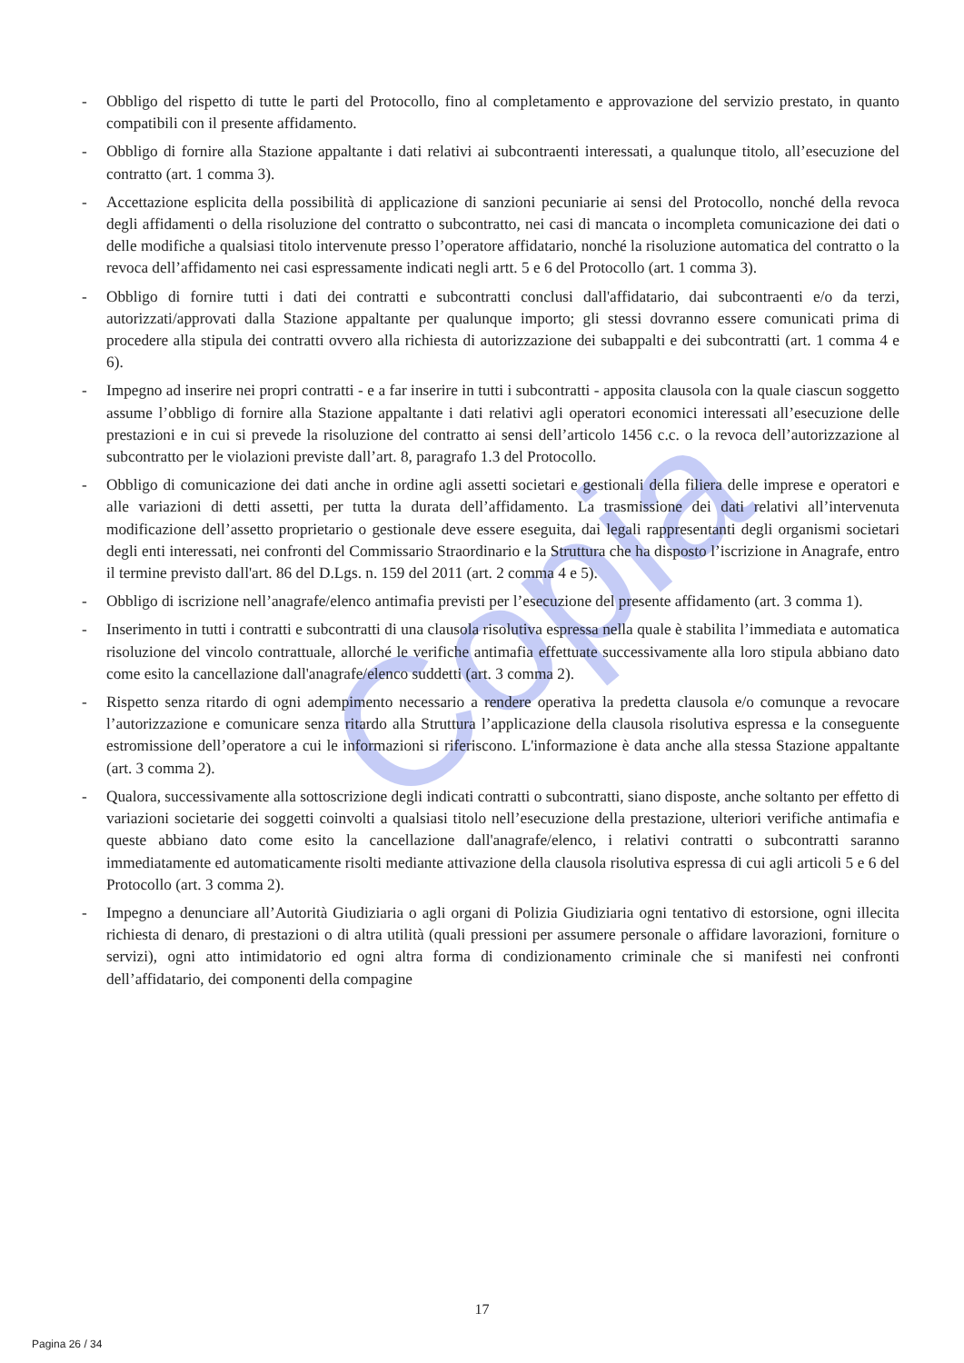Copia
- Obbligo del rispetto di tutte le parti del Protocollo, fino al completamento e approvazione del servizio prestato, in quanto compatibili con il presente affidamento.
- Obbligo di fornire alla Stazione appaltante i dati relativi ai subcontraenti interessati, a qualunque titolo, all’esecuzione del contratto (art. 1 comma 3).
- Accettazione esplicita della possibilità di applicazione di sanzioni pecuniarie ai sensi del Protocollo, nonché della revoca degli affidamenti o della risoluzione del contratto o subcontratto, nei casi di mancata o incompleta comunicazione dei dati o delle modifiche a qualsiasi titolo intervenute presso l’operatore affidatario, nonché la risoluzione automatica del contratto o la revoca dell’affidamento nei casi espressamente indicati negli artt. 5 e 6 del Protocollo (art. 1 comma 3).
- Obbligo di fornire tutti i dati dei contratti e subcontratti conclusi dall'affidatario, dai subcontraenti e/o da terzi, autorizzati/approvati dalla Stazione appaltante per qualunque importo; gli stessi dovranno essere comunicati prima di procedere alla stipula dei contratti ovvero alla richiesta di autorizzazione dei subappalti e dei subcontratti (art. 1 comma 4 e 6).
- Impegno ad inserire nei propri contratti - e a far inserire in tutti i subcontratti - apposita clausola con la quale ciascun soggetto assume l’obbligo di fornire alla Stazione appaltante i dati relativi agli operatori economici interessati all’esecuzione delle prestazioni e in cui si prevede la risoluzione del contratto ai sensi dell’articolo 1456 c.c. o la revoca dell’autorizzazione al subcontratto per le violazioni previste dall’art. 8, paragrafo 1.3 del Protocollo.
- Obbligo di comunicazione dei dati anche in ordine agli assetti societari e gestionali della filiera delle imprese e operatori e alle variazioni di detti assetti, per tutta la durata dell’affidamento. La trasmissione dei dati relativi all’intervenuta modificazione dell’assetto proprietario o gestionale deve essere eseguita, dai legali rappresentanti degli organismi societari degli enti interessati, nei confronti del Commissario Straordinario e la Struttura che ha disposto l’iscrizione in Anagrafe, entro il termine previsto dall'art. 86 del D.Lgs. n. 159 del 2011 (art. 2 comma 4 e 5).
- Obbligo di iscrizione nell’anagrafe/elenco antimafia previsti per l’esecuzione del presente affidamento (art. 3 comma 1).
- Inserimento in tutti i contratti e subcontratti di una clausola risolutiva espressa nella quale è stabilita l’immediata e automatica risoluzione del vincolo contrattuale, allorché le verifiche antimafia effettuate successivamente alla loro stipula abbiano dato come esito la cancellazione dall'anagrafe/elenco suddetti (art. 3 comma 2).
- Rispetto senza ritardo di ogni adempimento necessario a rendere operativa la predetta clausola e/o comunque a revocare l’autorizzazione e comunicare senza ritardo alla Struttura l’applicazione della clausola risolutiva espressa e la conseguente estromissione dell’operatore a cui le informazioni si riferiscono. L'informazione è data anche alla stessa Stazione appaltante (art. 3 comma 2).
- Qualora, successivamente alla sottoscrizione degli indicati contratti o subcontratti, siano disposte, anche soltanto per effetto di variazioni societarie dei soggetti coinvolti a qualsiasi titolo nell’esecuzione della prestazione, ulteriori verifiche antimafia e queste abbiano dato come esito la cancellazione dall'anagrafe/elenco, i relativi contratti o subcontratti saranno immediatamente ed automaticamente risolti mediante attivazione della clausola risolutiva espressa di cui agli articoli 5 e 6 del Protocollo (art. 3 comma 2).
- Impegno a denunciare all’Autorità Giudiziaria o agli organi di Polizia Giudiziaria ogni tentativo di estorsione, ogni illecita richiesta di denaro, di prestazioni o di altra utilità (quali pressioni per assumere personale o affidare lavorazioni, forniture o servizi), ogni atto intimidatorio ed ogni altra forma di condizionamento criminale che si manifesti nei confronti dell’affidatario, dei componenti della compagine
17
Pagina 26 / 34